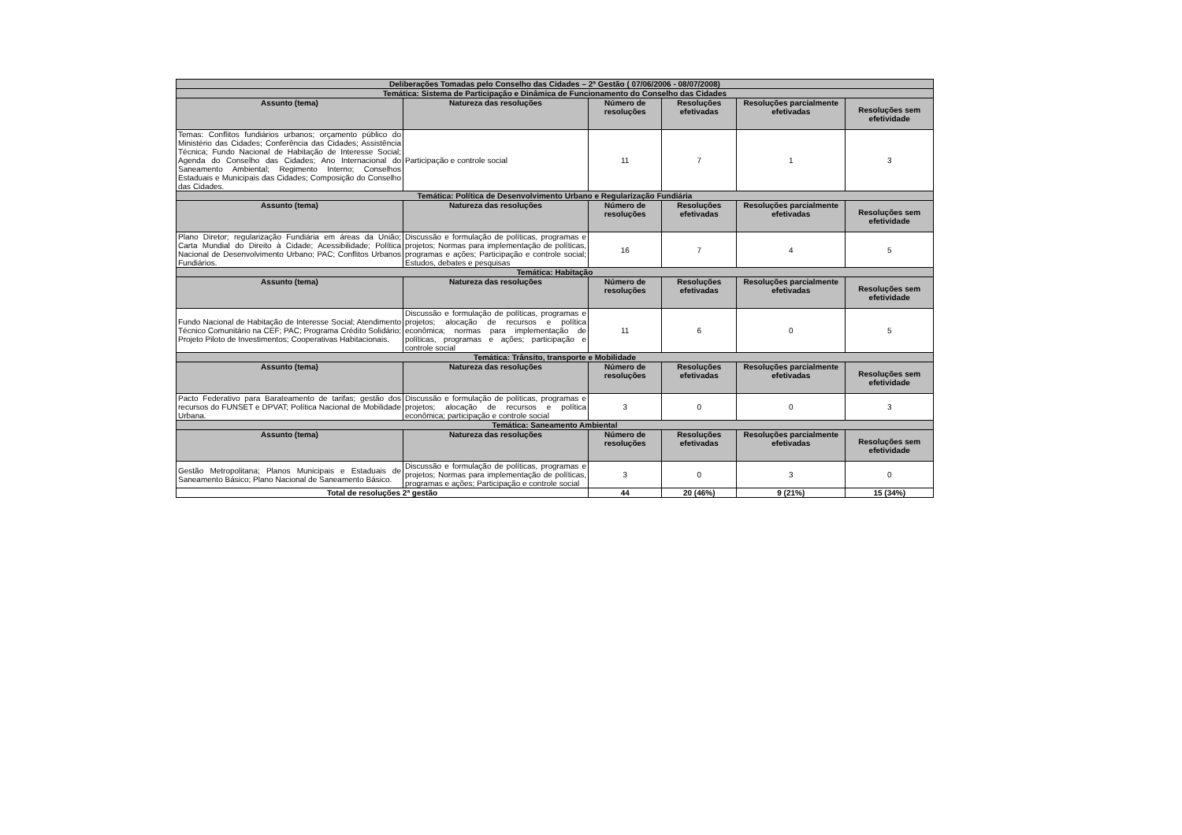| Deliberações Tomadas pelo Conselho das Cidades – 2ª Gestão ( 07/06/2006 - 08/07/2008) | | | | | |
| --- | --- | --- | --- | --- | --- |
| Temática: Sistema de Participação e Dinâmica de Funcionamento do Conselho das Cidades | | | | | |
| Assunto (tema) | Natureza das resoluções | Número de resoluções | Resoluções efetivadas | Resoluções parcialmente efetivadas | Resoluções sem efetividade |
| Temas: Conflitos fundiários urbanos; orçamento público do Ministério das Cidades; Conferência das Cidades; Assistência Técnica; Fundo Nacional de Habitação de Interesse Social; Agenda do Conselho das Cidades; Ano Internacional do Saneamento Ambiental; Regimento Interno; Conselhos Estaduais e Municipais das Cidades; Composição do Conselho das Cidades. | Participação e controle social | 11 | 7 | 1 | 3 |
| Temática: Política de Desenvolvimento Urbano e Regularização Fundiária | | | | | |
| Assunto (tema) | Natureza das resoluções | Número de resoluções | Resoluções efetivadas | Resoluções parcialmente efetivadas | Resoluções sem efetividade |
| Plano Diretor; regularização Fundiária em áreas da União; Carta Mundial do Direito à Cidade; Acessibilidade; Política Nacional de Desenvolvimento Urbano; PAC; Conflitos Urbanos Fundiários. | Discussão e formulação de políticas, programas e projetos; Normas para implementação de políticas, programas e ações; Participação e controle social; Estudos, debates e pesquisas | 16 | 7 | 4 | 5 |
| Temática: Habitação | | | | | |
| Assunto (tema) | Natureza das resoluções | Número de resoluções | Resoluções efetivadas | Resoluções parcialmente efetivadas | Resoluções sem efetividade |
| Fundo Nacional de Habitação de Interesse Social; Atendimento Técnico Comunitário na CEF; PAC; Programa Crédito Solidário; Projeto Piloto de Investimentos; Cooperativas Habitacionais. | Discussão e formulação de políticas, programas e projetos; alocação de recursos e política econômica; normas para implementação de políticas, programas e ações; participação e controle social | 11 | 6 | 0 | 5 |
| Temática: Trânsito, transporte e Mobilidade | | | | | |
| Assunto (tema) | Natureza das resoluções | Número de resoluções | Resoluções efetivadas | Resoluções parcialmente efetivadas | Resoluções sem efetividade |
| Pacto Federativo para Barateamento de tarifas; gestão dos recursos do FUNSET e DPVAT; Política Nacional de Mobilidade Urbana. | Discussão e formulação de políticas, programas e projetos; alocação de recursos e política econômica; participação e controle social | 3 | 0 | 0 | 3 |
| Temática: Saneamento Ambiental | | | | | |
| Assunto (tema) | Natureza das resoluções | Número de resoluções | Resoluções efetivadas | Resoluções parcialmente efetivadas | Resoluções sem efetividade |
| Gestão Metropolitana; Planos Municipais e Estaduais de Saneamento Básico; Plano Nacional de Saneamento Básico. | Discussão e formulação de políticas, programas e projetos; Normas para implementação de políticas, programas e ações; Participação e controle social | 3 | 0 | 3 | 0 |
| Total de resoluções 2ª gestão | | 44 | 20 (46%) | 9 (21%) | 15 (34%) |